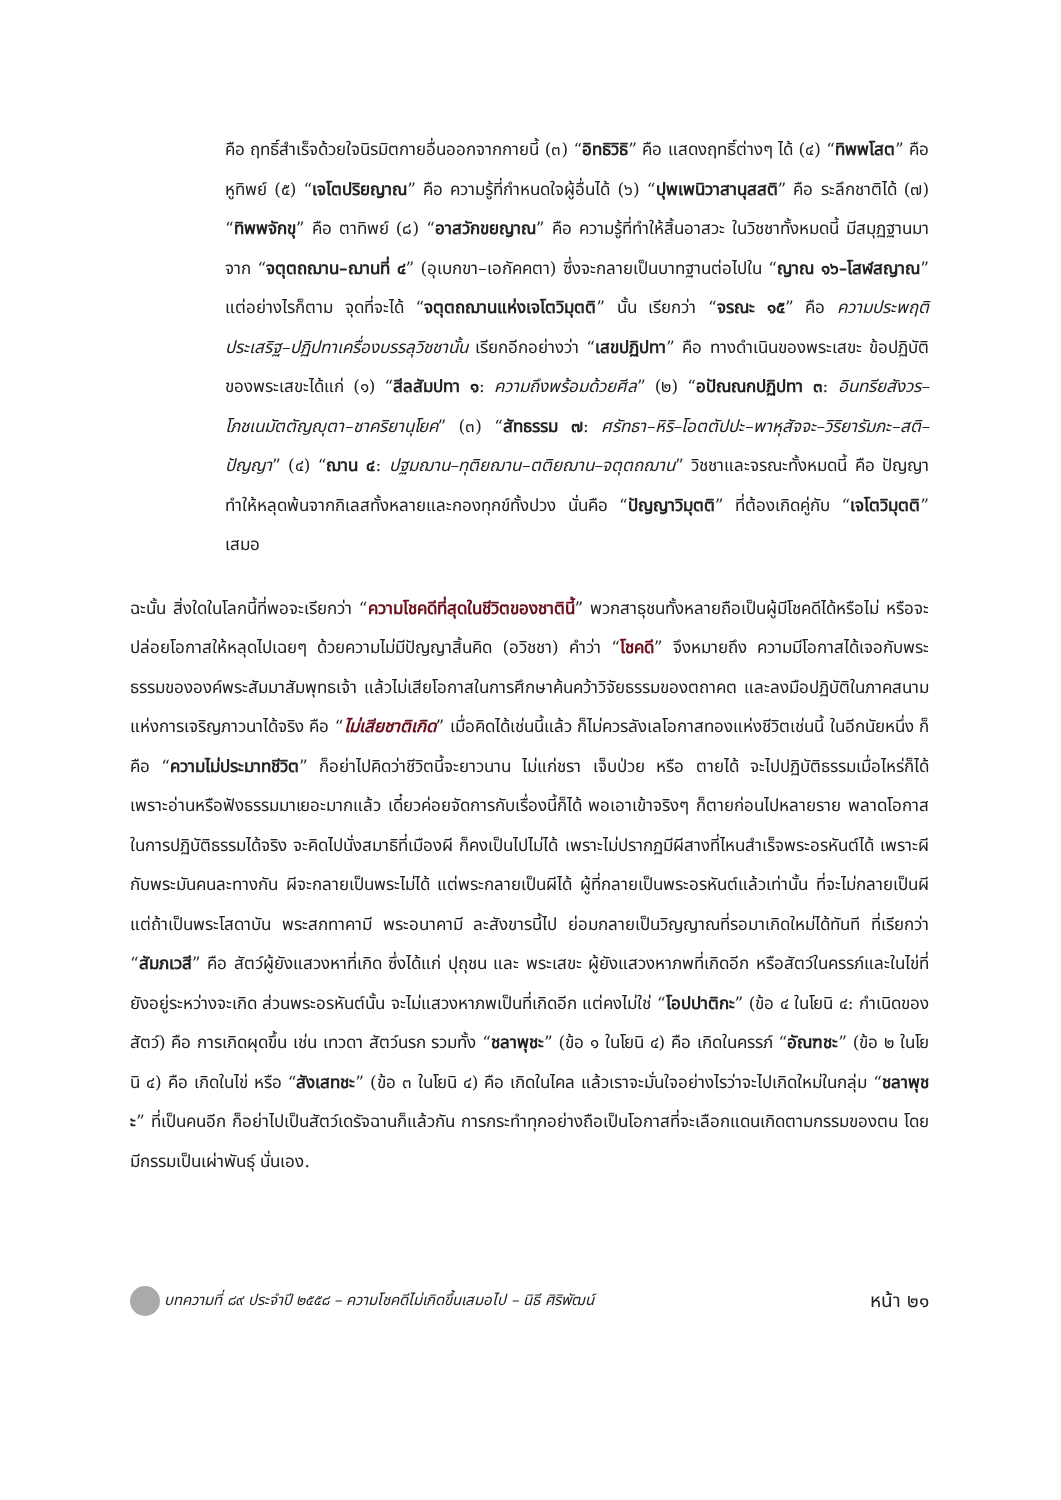คือ ฤทธิ์สำเร็จด้วยใจนิรมิตกายอื่นออกจากกายนี้ (๓) “อิทธิวิธิ” คือ แสดงฤทธิ์ต่างๆ ได้ (๔) “ทิพพโสต” คือ หูทิพย์ (๕) “เจโตปริยญาณ” คือ ความรู้ที่กำหนดใจผู้อื่นได้ (๖) “ปุพเพนิวาสานุสสติ” คือ ระลึกชาติได้ (๗) “ทิพพจักขุ” คือ ตาทิพย์ (๘) “อาสวักขยญาณ” คือ ความรู้ที่ทำให้สิ้นอาสวะ ในวิชชาทั้งหมดนี้ มีสมุฏฐานมาจาก “จตุตถฌาน–ฌานที่ ๔” (อุเบกขา–เอกัคคตา) ซึ่งจะกลายเป็นบาทฐานต่อไปใน “ญาณ ๑๖–โสฬสญาณ” แต่อย่างไรก็ตาม จุดที่จะได้ “จตุตถฌานแห่งเจโตวิมุตติ” นั้น เรียกว่า “จรณะ ๑๕” คือ ความประพฤติประเสริฐ–ปฏิปทาเครื่องบรรลุวิชชานั้น เรียกอีกอย่างว่า “เสขปฏิปทา” คือ ทางดำเนินของพระเสขะ ข้อปฏิบัติของพระเสขะได้แก่ (๑) “สีลสัมปทา ๑: ความถึงพร้อมด้วยศีล” (๒) “อปัณณกปฏิปทา ๓: อินทรียสังวร–โภชเนมัตตัญญุตา–ชาคริยานุโยค” (๓) “สัทธรรม ๗: ศรัทธา–หิริ–โอตตัปปะ–พาหุสัจจะ–วิริยารัมภะ–สติ–ปัญญา” (๔) “ฌาน ๔: ปฐมฌาน–ทุติยฌาน–ตติยฌาน–จตุตถฌาน” วิชชาและจรณะทั้งหมดนี้ คือ ปัญญาทำให้หลุดพ้นจากกิเลสทั้งหลายและกองทุกข์ทั้งปวง นั่นคือ “ปัญญาวิมุตติ” ที่ต้องเกิดคู่กับ “เจโตวิมุตติ” เสมอ
ฉะนั้น สิ่งใดในโลกนี้ที่พอจะเรียกว่า “ความโชคดีที่สุดในชีวิตของชาตินี้” พวกสาธุชนทั้งหลายถือเป็นผู้มีโชคดีได้หรือไม่ หรือจะปล่อยโอกาสให้หลุดไปเฉยๆ ด้วยความไม่มีปัญญาสิ้นคิด (อวิชชา) คำว่า “โชคดี” จึงหมายถึง ความมีโอกาสได้เจอกับพระธรรมขององค์พระสัมมาสัมพุทธเจ้า แล้วไม่เสียโอกาสในการศึกษาค้นคว้าวิจัยธรรมของตถาคต และลงมือปฏิบัติในภาคสนามแห่งการเจริญภาวนาได้จริง คือ “ไม่เสียชาติเกิด” เมื่อคิดได้เช่นนี้แล้ว ก็ไม่ควรลังเลโอกาสทองแห่งชีวิตเช่นนี้ ในอีกนัยหนึ่ง ก็คือ “ความไม่ประมาทชีวิต” ก็อย่าไปคิดว่าชีวิตนี้จะยาวนาน ไม่แก่ชรา เจ็บป่วย หรือ ตายได้ จะไปปฏิบัติธรรมเมื่อไหร่ก็ได้ เพราะอ่านหรือฟังธรรมมาเยอะมากแล้ว เดี๋ยวค่อยจัดการกับเรื่องนี้ก็ได้ พอเอาเข้าจริงๆ ก็ตายก่อนไปหลายราย พลาดโอกาสในการปฏิบัติธรรมได้จริง จะคิดไปนั่งสมาธิที่เมืองผี ก็คงเป็นไปไม่ได้ เพราะไม่ปรากฏมีผีสางที่ไหนสำเร็จพระอรหันต์ได้ เพราะผีกับพระมันคนละทางกัน ผีจะกลายเป็นพระไม่ได้ แต่พระกลายเป็นผีได้ ผู้ที่กลายเป็นพระอรหันต์แล้วเท่านั้น ที่จะไม่กลายเป็นผี แต่ถ้าเป็นพระโสดาบัน พระสกทาคามี พระอนาคามี ละสังขารนี้ไป ย่อมกลายเป็นวิญญาณที่รอมาเกิดใหม่ได้ทันที ที่เรียกว่า “สัมภเวสี” คือ สัตว์ผู้ยังแสวงหาที่เกิด ซึ่งได้แก่ ปุถุชน และ พระเสขะ ผู้ยังแสวงหาภพที่เกิดอีก หรือสัตว์ในครรภ์และในไข่ที่ยังอยู่ระหว่างจะเกิด ส่วนพระอรหันต์นั้น จะไม่แสวงหาภพเป็นที่เกิดอีก แต่คงไม่ใช่ “โอปปาติกะ” (ข้อ ๔ ในโยนิ ๔: กำเนิดของสัตว์) คือ การเกิดผุดขึ้น เช่น เทวดา สัตว์นรก รวมทั้ง “ชลาพุชะ” (ข้อ ๑ ในโยนิ ๔) คือ เกิดในครรภ์ “อัณฑชะ” (ข้อ ๒ ในโยนิ ๔) คือ เกิดในไข่ หรือ “สังเสทชะ” (ข้อ ๓ ในโยนิ ๔) คือ เกิดในไคล แล้วเราจะมั่นใจอย่างไรว่าจะไปเกิดใหม่ในกลุ่ม “ชลาพุชะ” ที่เป็นคนอีก ก็อย่าไปเป็นสัตว์เดรัจฉานก็แล้วกัน การกระทำทุกอย่างถือเป็นโอกาสที่จะเลือกแดนเกิดตามกรรมของตน โดยมีกรรมเป็นเผ่าพันธุ์ นั่นเอง.
บทความที่ ๘๙ ประจำปี ๒๕๕๘ – ความโชคดีไม่เกิดขึ้นเสมอไป – นิธี ศิริพัฒน์ หน้า ๒๑